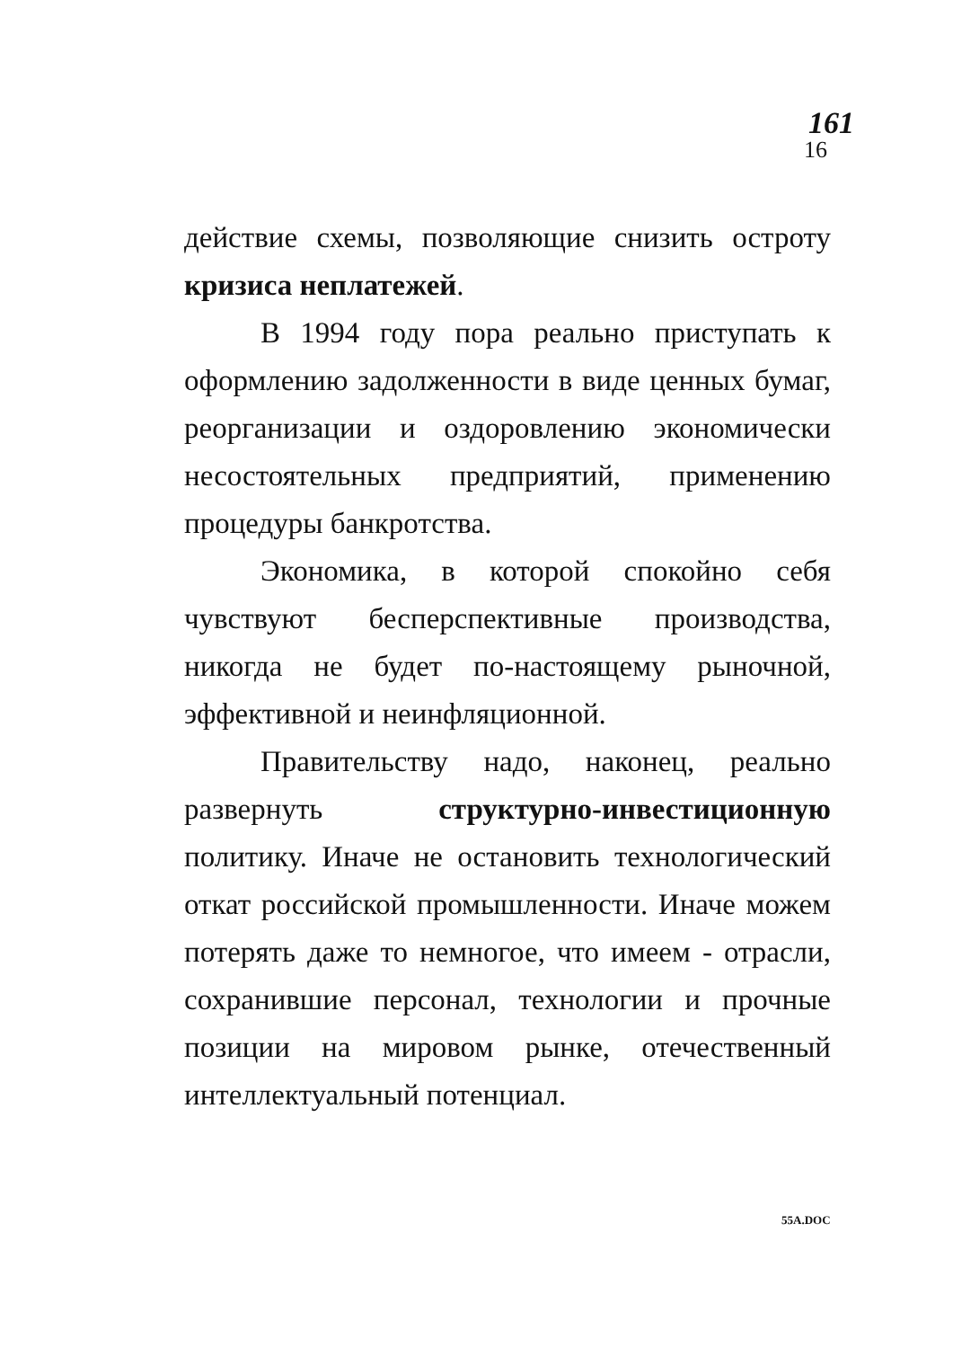161
16
действие схемы, позволяющие снизить остроту кризиса неплатежей.
В 1994 году пора реально приступать к оформлению задолженности в виде ценных бумаг, реорганизации и оздоровлению экономически несостоятельных предприятий, применению процедуры банкротства.
Экономика, в которой спокойно себя чувствуют бесперспективные производства, никогда не будет по-настоящему рыночной, эффективной и неинфляционной.
Правительству надо, наконец, реально развернуть структурно-инвестиционную политику. Иначе не остановить технологический откат российской промышленности. Иначе можем потерять даже то немногое, что имеем - отрасли, сохранившие персонал, технологии и прочные позиции на мировом рынке, отечественный интеллектуальный потенциал.
55A.DOC